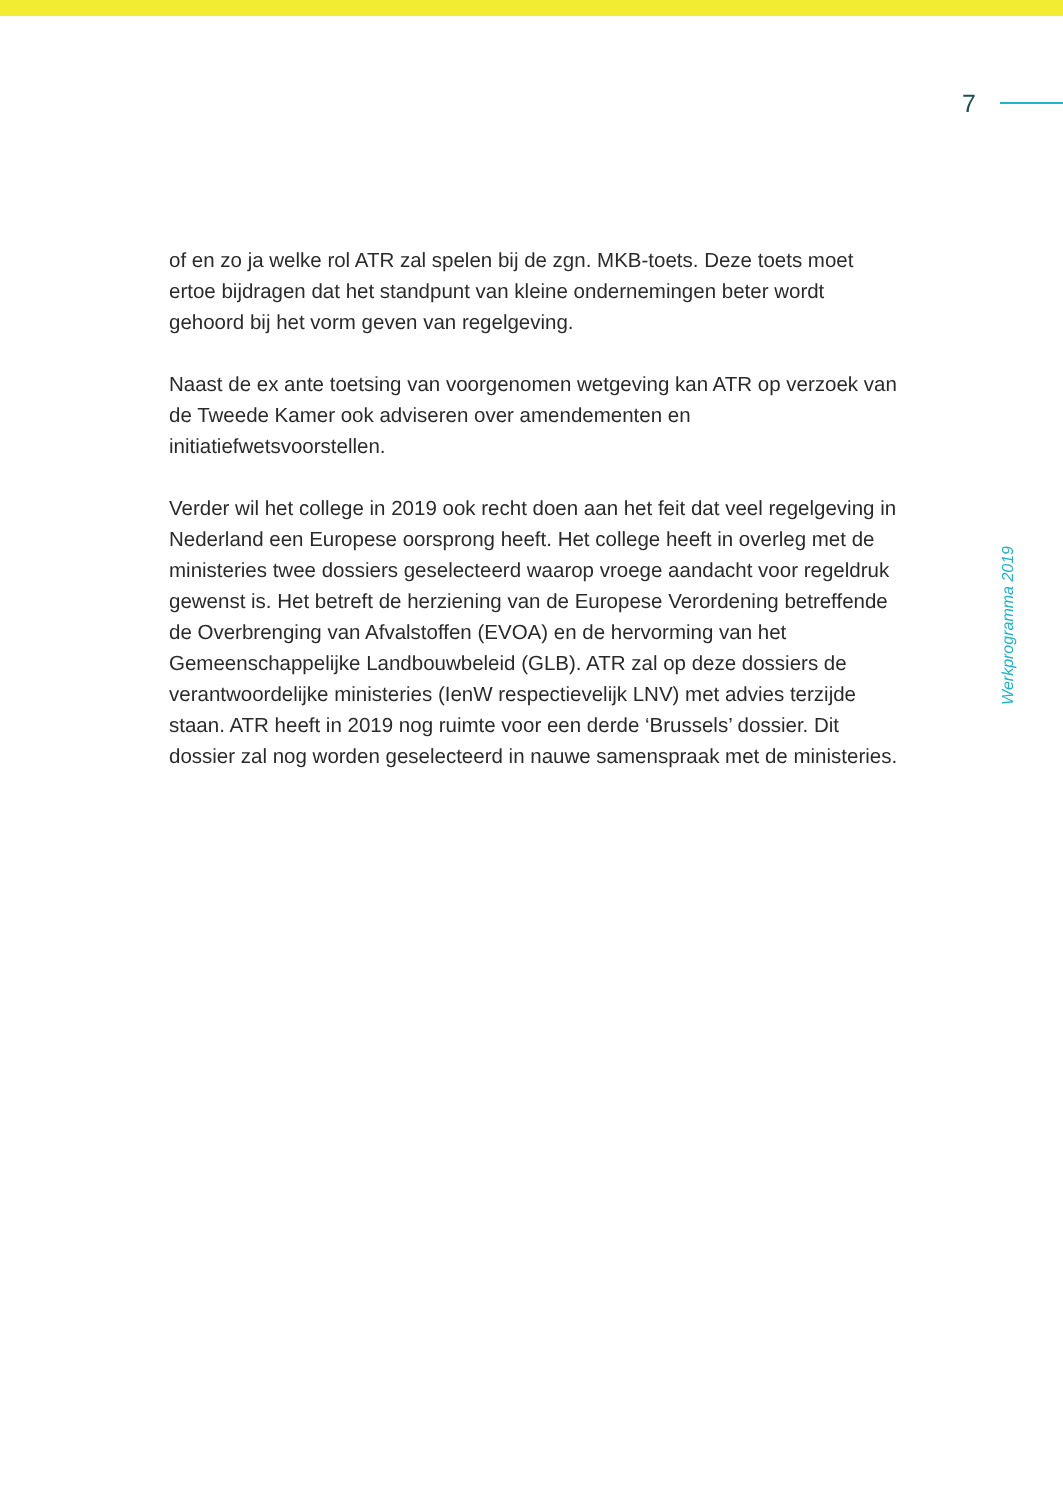7
of en zo ja welke rol ATR zal spelen bij de zgn. MKB-toets. Deze toets moet ertoe bijdragen dat het standpunt van kleine ondernemingen beter wordt gehoord bij het vorm geven van regelgeving.
Naast de ex ante toetsing van voorgenomen wetgeving kan ATR op verzoek van de Tweede Kamer ook adviseren over amendementen en initiatiefwetsvoorstellen.
Verder wil het college in 2019 ook recht doen aan het feit dat veel regelge­ving in Nederland een Europese oorsprong heeft. Het college heeft in overleg met de ministeries twee dossiers geselecteerd waarop vroege aandacht voor regeldruk gewenst is. Het betreft de herziening van de Europese Verordening betreffende de Overbrenging van Afvalstoffen (EVOA) en de hervorming van het Gemeenschappelijke Landbouwbeleid (GLB). ATR zal op deze dossiers de verantwoordelijke ministeries (IenW respectievelijk LNV) met advies terzijde staan. ATR heeft in 2019 nog ruimte voor een derde ‘Brussels’ dossier. Dit dossier zal nog worden geselecteerd in nauwe samenspraak met de ministeries.
Werkprogramma 2019